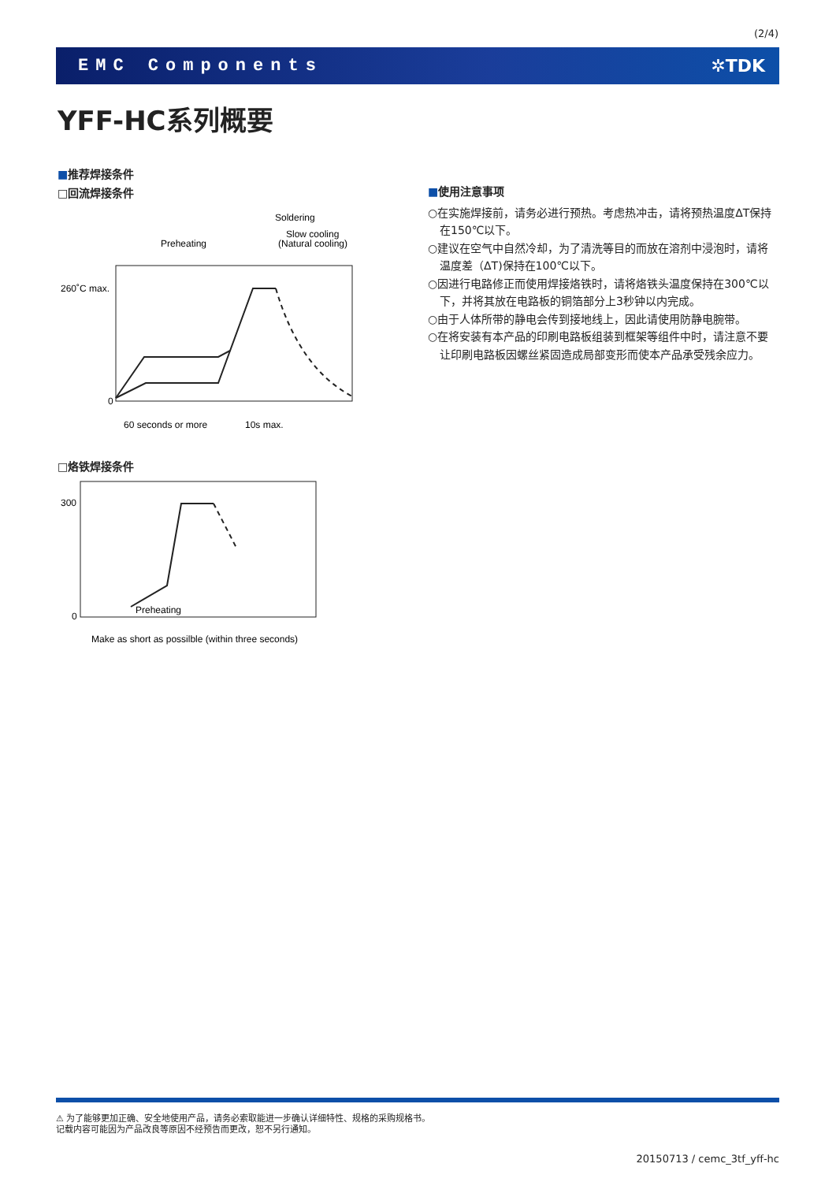(2/4)
EMC Components ✲TDK
YFF-HC系列概要
■推荐焊接条件
□回流焊接条件
Soldering
Slow cooling
(Natural cooling)
Preheating
260˚C max.
0
60 seconds or more
10s max.
□烙铁焊接条件
300
0
Preheating
Make as short as possilble (within three seconds)
■使用注意事项
○在实施焊接前，请务必进行预热。考虑热冲击，请将预热温度ΔT保持在150℃以下。
○建议在空气中自然冷却，为了清洗等目的而放在溶剂中浸泡时，请将温度差（ΔT)保持在100℃以下。
○因进行电路修正而使用焊接烙铁时，请将烙铁头温度保持在300℃以下，并将其放在电路板的铜箔部分上3秒钟以内完成。
○由于人体所带的静电会传到接地线上，因此请使用防静电腕带。
○在将安装有本产品的印刷电路板组装到框架等组件中时，请注意不要让印刷电路板因螺丝紧固造成局部变形而使本产品承受残余应力。
⚠ 为了能够更加正确、安全地使用产品，请务必索取能进一步确认详细特性、规格的采购规格书。
记载内容可能因为产品改良等原因不经预告而更改，恕不另行通知。
20150713 / cemc_3tf_yff-hc